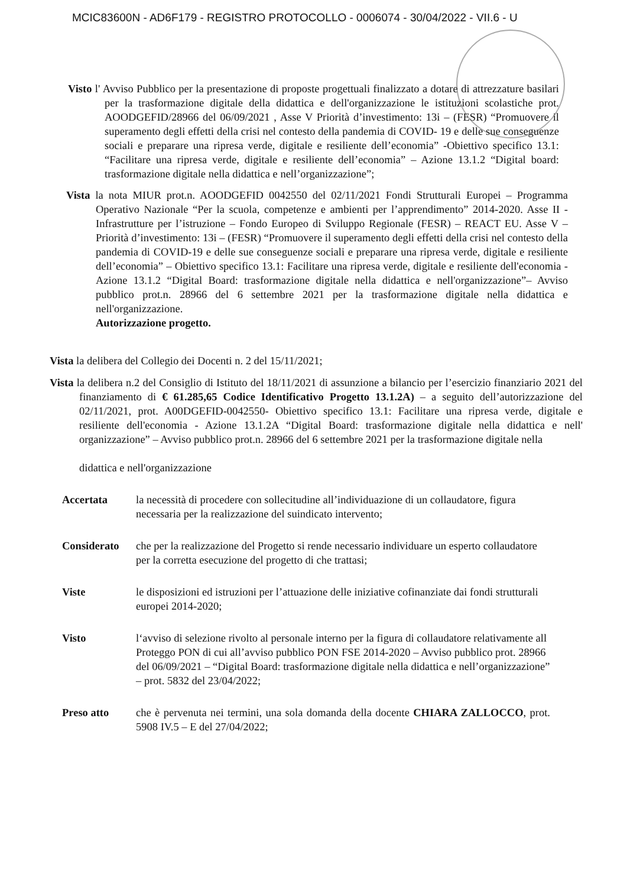MCIC83600N - AD6F179 - REGISTRO PROTOCOLLO - 0006074 - 30/04/2022 - VII.6 - U
Visto l' Avviso Pubblico per la presentazione di proposte progettuali finalizzato a dotare di attrezzature basilari per la trasformazione digitale della didattica e dell'organizzazione le istituzioni scolastiche prot. AOODGEFID/28966 del 06/09/2021 , Asse V Priorità d’investimento: 13i – (FESR) “Promuovere il superamento degli effetti della crisi nel contesto della pandemia di COVID- 19 e delle sue conseguenze sociali e preparare una ripresa verde, digitale e resiliente dell’economia” -Obiettivo specifico 13.1: “Facilitare una ripresa verde, digitale e resiliente dell’economia” – Azione 13.1.2 “Digital board: trasformazione digitale nella didattica e nell’organizzazione”;
Vista la nota MIUR prot.n. AOODGEFID 0042550 del 02/11/2021 Fondi Strutturali Europei – Programma Operativo Nazionale “Per la scuola, competenze e ambienti per l’apprendimento” 2014-2020. Asse II - Infrastrutture per l’istruzione – Fondo Europeo di Sviluppo Regionale (FESR) – REACT EU. Asse V – Priorità d’investimento: 13i – (FESR) “Promuovere il superamento degli effetti della crisi nel contesto della pandemia di COVID-19 e delle sue conseguenze sociali e preparare una ripresa verde, digitale e resiliente dell’economia” – Obiettivo specifico 13.1: Facilitare una ripresa verde, digitale e resiliente dell'economia - Azione 13.1.2 “Digital Board: trasformazione digitale nella didattica e nell'organizzazione”– Avviso pubblico prot.n. 28966 del 6 settembre 2021 per la trasformazione digitale nella didattica e nell'organizzazione.
Autorizzazione progetto.
Vista la delibera del Collegio dei Docenti n. 2 del 15/11/2021;
Vista la delibera n.2 del Consiglio di Istituto del 18/11/2021 di assunzione a bilancio per l’esercizio finanziario 2021 del finanziamento di € 61.285,65 Codice Identificativo Progetto 13.1.2A) – a seguito dell’autorizzazione del 02/11/2021, prot. A00DGEFID-0042550- Obiettivo specifico 13.1: Facilitare una ripresa verde, digitale e resiliente dell'economia - Azione 13.1.2A “Digital Board: trasformazione digitale nella didattica e nell' organizzazione” – Avviso pubblico prot.n. 28966 del 6 settembre 2021 per la trasformazione digitale nella
didattica e nell'organizzazione
Accertata la necessità di procedere con sollecitudine all’individuazione di un collaudatore, figura necessaria per la realizzazione del suindicato intervento;
Considerato che per la realizzazione del Progetto si rende necessario individuare un esperto collaudatore per la corretta esecuzione del progetto di che trattasi;
Viste le disposizioni ed istruzioni per l’attuazione delle iniziative cofinanziate dai fondi strutturali europei 2014-2020;
Visto l‘avviso di selezione rivolto al personale interno per la figura di collaudatore relativamente all Proteggo PON di cui all’avviso pubblico PON FSE 2014-2020 – Avviso pubblico prot. 28966 del 06/09/2021 – “Digital Board: trasformazione digitale nella didattica e nell’organizzazione” – prot. 5832 del 23/04/2022;
Preso atto che è pervenuta nei termini, una sola domanda della docente CHIARA ZALLOCCO, prot. 5908 IV.5 – E del 27/04/2022;